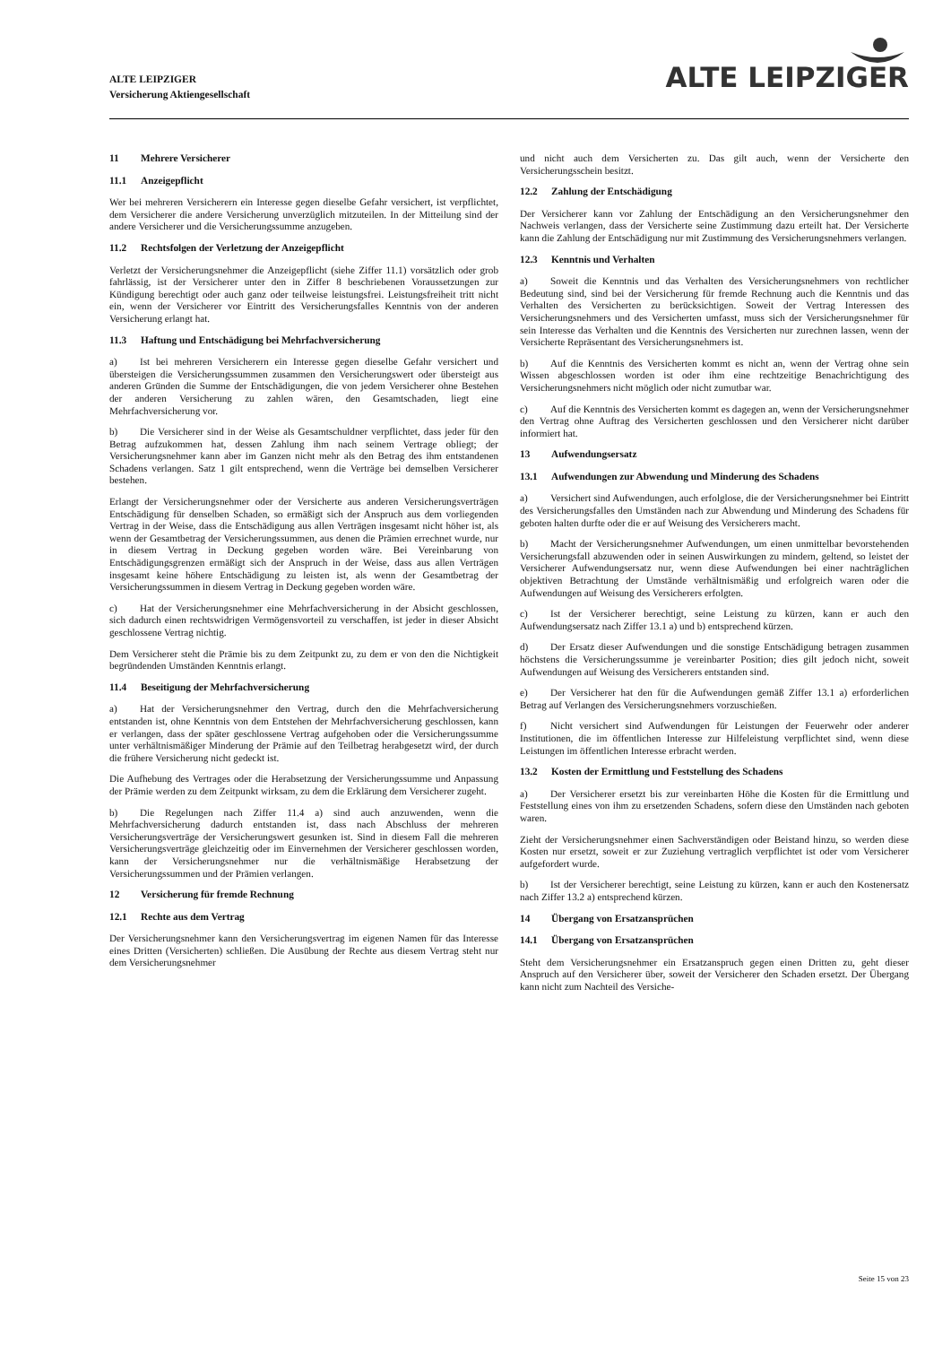ALTE LEIPZIGER
Versicherung Aktiengesellschaft
ALTE LEIPZIGER
11 Mehrere Versicherer
11.1 Anzeigepflicht
Wer bei mehreren Versicherern ein Interesse gegen dieselbe Gefahr versichert, ist verpflichtet, dem Versicherer die andere Versicherung unverzüglich mitzuteilen. In der Mitteilung sind der andere Versicherer und die Versicherungssumme anzugeben.
11.2 Rechtsfolgen der Verletzung der Anzeigepflicht
Verletzt der Versicherungsnehmer die Anzeigepflicht (siehe Ziffer 11.1) vorsätzlich oder grob fahrlässig, ist der Versicherer unter den in Ziffer 8 beschriebenen Voraussetzungen zur Kündigung berechtigt oder auch ganz oder teilweise leistungsfrei. Leistungsfreiheit tritt nicht ein, wenn der Versicherer vor Eintritt des Versicherungsfalles Kenntnis von der anderen Versicherung erlangt hat.
11.3 Haftung und Entschädigung bei Mehrfachversicherung
a) Ist bei mehreren Versicherern ein Interesse gegen dieselbe Gefahr versichert und übersteigen die Versicherungssummen zusammen den Versicherungswert oder übersteigt aus anderen Gründen die Summe der Entschädigungen, die von jedem Versicherer ohne Bestehen der anderen Versicherung zu zahlen wären, den Gesamtschaden, liegt eine Mehrfachversicherung vor.
b) Die Versicherer sind in der Weise als Gesamtschuldner verpflichtet, dass jeder für den Betrag aufzukommen hat, dessen Zahlung ihm nach seinem Vertrage obliegt; der Versicherungsnehmer kann aber im Ganzen nicht mehr als den Betrag des ihm entstandenen Schadens verlangen. Satz 1 gilt entsprechend, wenn die Verträge bei demselben Versicherer bestehen.
Erlangt der Versicherungsnehmer oder der Versicherte aus anderen Versicherungsverträgen Entschädigung für denselben Schaden, so ermäßigt sich der Anspruch aus dem vorliegenden Vertrag in der Weise, dass die Entschädigung aus allen Verträgen insgesamt nicht höher ist, als wenn der Gesamtbetrag der Versicherungssummen, aus denen die Prämien errechnet wurde, nur in diesem Vertrag in Deckung gegeben worden wäre. Bei Vereinbarung von Entschädigungsgrenzen ermäßigt sich der Anspruch in der Weise, dass aus allen Verträgen insgesamt keine höhere Entschädigung zu leisten ist, als wenn der Gesamtbetrag der Versicherungssummen in diesem Vertrag in Deckung gegeben worden wäre.
c) Hat der Versicherungsnehmer eine Mehrfachversicherung in der Absicht geschlossen, sich dadurch einen rechtswidrigen Vermögensvorteil zu verschaffen, ist jeder in dieser Absicht geschlossene Vertrag nichtig.
Dem Versicherer steht die Prämie bis zu dem Zeitpunkt zu, zu dem er von den die Nichtigkeit begründenden Umständen Kenntnis erlangt.
11.4 Beseitigung der Mehrfachversicherung
a) Hat der Versicherungsnehmer den Vertrag, durch den die Mehrfachversicherung entstanden ist, ohne Kenntnis von dem Entstehen der Mehrfachversicherung geschlossen, kann er verlangen, dass der später geschlossene Vertrag aufgehoben oder die Versicherungssumme unter verhältnismäßiger Minderung der Prämie auf den Teilbetrag herabgesetzt wird, der durch die frühere Versicherung nicht gedeckt ist.
Die Aufhebung des Vertrages oder die Herabsetzung der Versicherungssumme und Anpassung der Prämie werden zu dem Zeitpunkt wirksam, zu dem die Erklärung dem Versicherer zugeht.
b) Die Regelungen nach Ziffer 11.4 a) sind auch anzuwenden, wenn die Mehrfachversicherung dadurch entstanden ist, dass nach Abschluss der mehreren Versicherungsverträge der Versicherungswert gesunken ist. Sind in diesem Fall die mehreren Versicherungsverträge gleichzeitig oder im Einvernehmen der Versicherer geschlossen worden, kann der Versicherungsnehmer nur die verhältnismäßige Herabsetzung der Versicherungssummen und der Prämien verlangen.
12 Versicherung für fremde Rechnung
12.1 Rechte aus dem Vertrag
Der Versicherungsnehmer kann den Versicherungsvertrag im eigenen Namen für das Interesse eines Dritten (Versicherten) schließen. Die Ausübung der Rechte aus diesem Vertrag steht nur dem Versicherungsnehmer
und nicht auch dem Versicherten zu. Das gilt auch, wenn der Versicherte den Versicherungsschein besitzt.
12.2 Zahlung der Entschädigung
Der Versicherer kann vor Zahlung der Entschädigung an den Versicherungsnehmer den Nachweis verlangen, dass der Versicherte seine Zustimmung dazu erteilt hat. Der Versicherte kann die Zahlung der Entschädigung nur mit Zustimmung des Versicherungsnehmers verlangen.
12.3 Kenntnis und Verhalten
a) Soweit die Kenntnis und das Verhalten des Versicherungsnehmers von rechtlicher Bedeutung sind, sind bei der Versicherung für fremde Rechnung auch die Kenntnis und das Verhalten des Versicherten zu berücksichtigen. Soweit der Vertrag Interessen des Versicherungsnehmers und des Versicherten umfasst, muss sich der Versicherungsnehmer für sein Interesse das Verhalten und die Kenntnis des Versicherten nur zurechnen lassen, wenn der Versicherte Repräsentant des Versicherungsnehmers ist.
b) Auf die Kenntnis des Versicherten kommt es nicht an, wenn der Vertrag ohne sein Wissen abgeschlossen worden ist oder ihm eine rechtzeitige Benachrichtigung des Versicherungsnehmers nicht möglich oder nicht zumutbar war.
c) Auf die Kenntnis des Versicherten kommt es dagegen an, wenn der Versicherungsnehmer den Vertrag ohne Auftrag des Versicherten geschlossen und den Versicherer nicht darüber informiert hat.
13 Aufwendungsersatz
13.1 Aufwendungen zur Abwendung und Minderung des Schadens
a) Versichert sind Aufwendungen, auch erfolglose, die der Versicherungsnehmer bei Eintritt des Versicherungsfalles den Umständen nach zur Abwendung und Minderung des Schadens für geboten halten durfte oder die er auf Weisung des Versicherers macht.
b) Macht der Versicherungsnehmer Aufwendungen, um einen unmittelbar bevorstehenden Versicherungsfall abzuwenden oder in seinen Auswirkungen zu mindern, geltend, so leistet der Versicherer Aufwendungsersatz nur, wenn diese Aufwendungen bei einer nachträglichen objektiven Betrachtung der Umstände verhältnismäßig und erfolgreich waren oder die Aufwendungen auf Weisung des Versicherers erfolgten.
c) Ist der Versicherer berechtigt, seine Leistung zu kürzen, kann er auch den Aufwendungsersatz nach Ziffer 13.1 a) und b) entsprechend kürzen.
d) Der Ersatz dieser Aufwendungen und die sonstige Entschädigung betragen zusammen höchstens die Versicherungssumme je vereinbarter Position; dies gilt jedoch nicht, soweit Aufwendungen auf Weisung des Versicherers entstanden sind.
e) Der Versicherer hat den für die Aufwendungen gemäß Ziffer 13.1 a) erforderlichen Betrag auf Verlangen des Versicherungsnehmers vorzuschießen.
f) Nicht versichert sind Aufwendungen für Leistungen der Feuerwehr oder anderer Institutionen, die im öffentlichen Interesse zur Hilfeleistung verpflichtet sind, wenn diese Leistungen im öffentlichen Interesse erbracht werden.
13.2 Kosten der Ermittlung und Feststellung des Schadens
a) Der Versicherer ersetzt bis zur vereinbarten Höhe die Kosten für die Ermittlung und Feststellung eines von ihm zu ersetzenden Schadens, sofern diese den Umständen nach geboten waren.
Zieht der Versicherungsnehmer einen Sachverständigen oder Beistand hinzu, so werden diese Kosten nur ersetzt, soweit er zur Zuziehung vertraglich verpflichtet ist oder vom Versicherer aufgefordert wurde.
b) Ist der Versicherer berechtigt, seine Leistung zu kürzen, kann er auch den Kostenersatz nach Ziffer 13.2 a) entsprechend kürzen.
14 Übergang von Ersatzansprüchen
14.1 Übergang von Ersatzansprüchen
Steht dem Versicherungsnehmer ein Ersatzanspruch gegen einen Dritten zu, geht dieser Anspruch auf den Versicherer über, soweit der Versicherer den Schaden ersetzt. Der Übergang kann nicht zum Nachteil des Versiche-
Seite 15 von 23